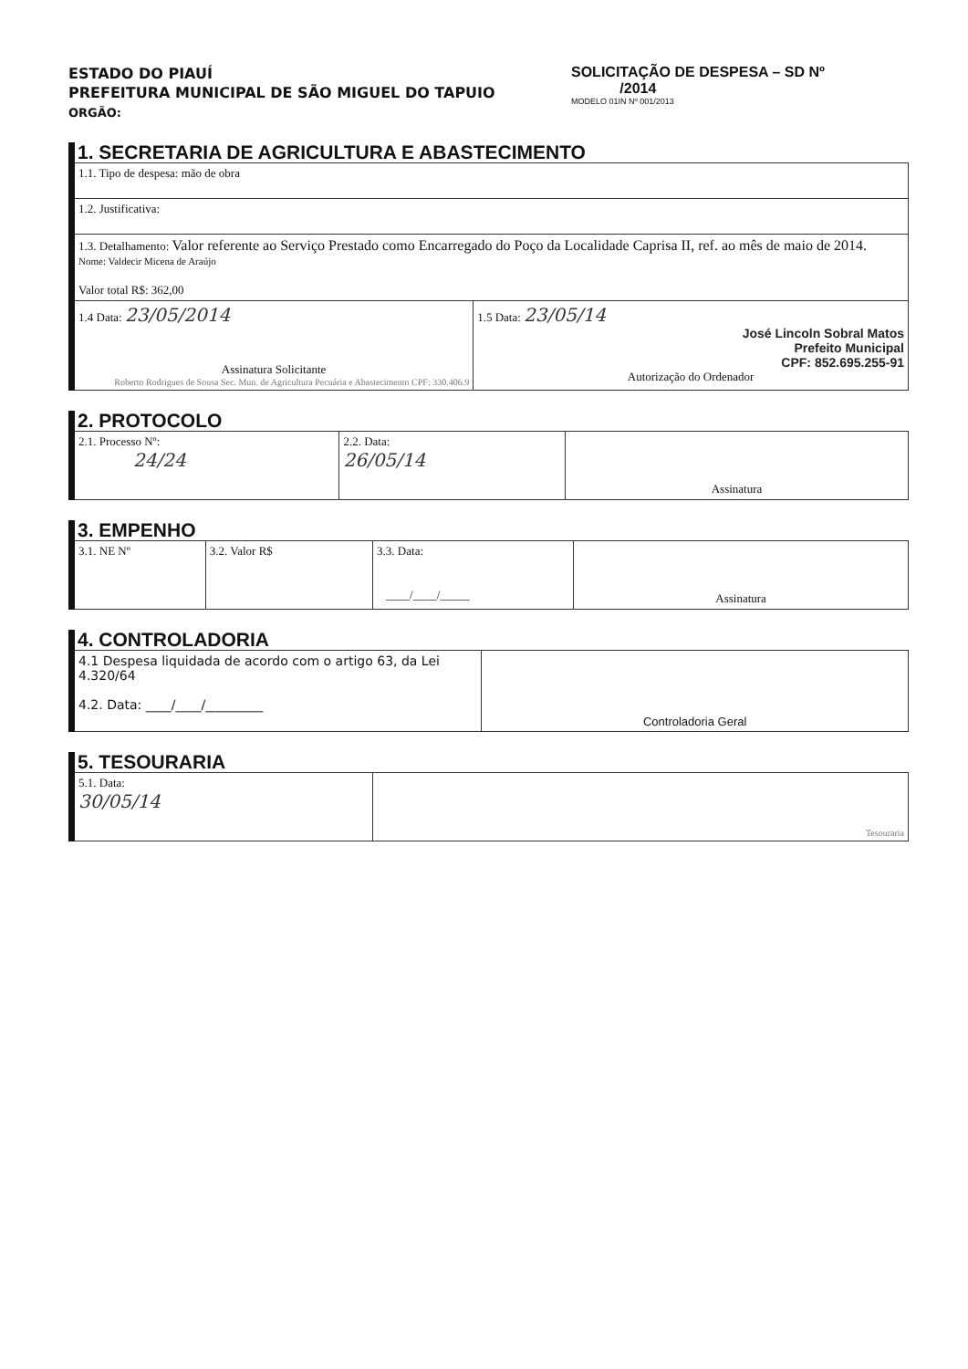ESTADO DO PIAUÍ
PREFEITURA MUNICIPAL DE SÃO MIGUEL DO TAPUIO
ORGÃO:
SOLICITAÇÃO DE DESPESA – SD Nº /2014
MODELO 01IN Nº 001/2013
1. SECRETARIA DE AGRICULTURA E ABASTECIMENTO
| 1.1. Tipo de despesa: mão de obra | |
| 1.2. Justificativa: | |
| 1.3. Detalhamento: Valor referente ao Serviço Prestado como Encarregado do Poço da Localidade Caprisa II, ref. ao mês de maio de 2014. Nome: Valdecir Micena de Araújo Valor total R$: 362,00 | |
| 1.4 Data: 23/05/2014 Assinatura Solicitante Roberto Rodrigues de Sousa Sec. Mun. de Agricultura Pecuária e Abastecimento CPF: 330.406.9 | 1.5 Data: 23/05/14 José Lincoln Sobral Matos Prefeito Municipal CPF: 852.695.255-91 Autorização do Ordenador |
2. PROTOCOLO
| 2.1. Processo Nº: 24/24 | 2.2. Data: 26/05/14 | Assinatura |
3. EMPENHO
| 3.1. NE Nº | 3.2. Valor R$ | 3.3. Data: ____/____/_____ | Assinatura |
4. CONTROLADORIA
| 4.1 Despesa liquidada de acordo com o artigo 63, da Lei 4.320/64 4.2. Data: ____/____/_________ | Controladoria Geral |
5. TESOURARIA
| 5.1. Data: 30/05/14 | Tesouraria |